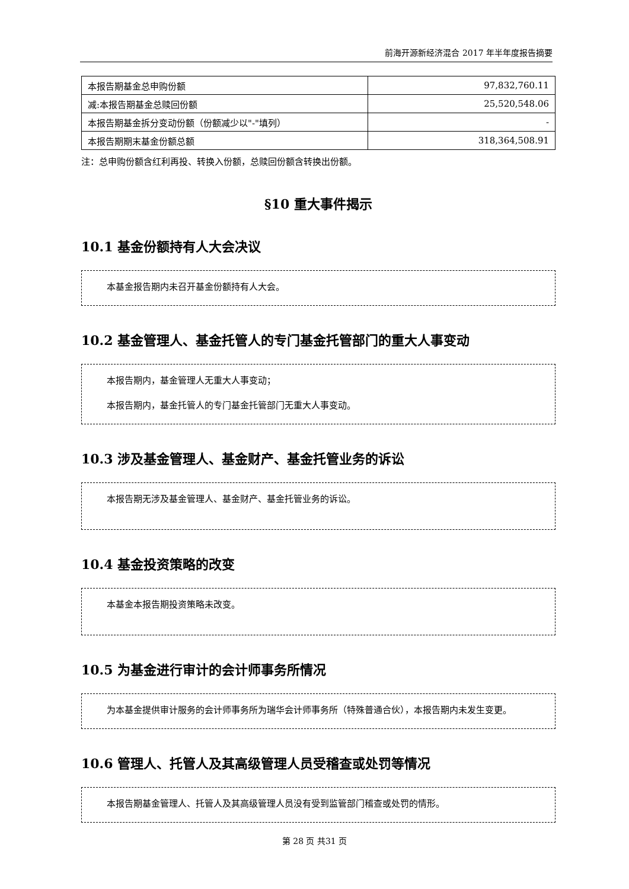前海开源新经济混合 2017 年半年度报告摘要
| 本报告期基金总申购份额 | 97,832,760.11 |
| 减:本报告期基金总赎回份额 | 25,520,548.06 |
| 本报告期基金拆分变动份额（份额减少以"-"填列） | - |
| 本报告期期末基金份额总额 | 318,364,508.91 |
注：总申购份额含红利再投、转换入份额，总赎回份额含转换出份额。
§10 重大事件揭示
10.1 基金份额持有人大会决议
本基金报告期内未召开基金份额持有人大会。
10.2 基金管理人、基金托管人的专门基金托管部门的重大人事变动
本报告期内，基金管理人无重大人事变动；
本报告期内，基金托管人的专门基金托管部门无重大人事变动。
10.3 涉及基金管理人、基金财产、基金托管业务的诉讼
本报告期无涉及基金管理人、基金财产、基金托管业务的诉讼。
10.4 基金投资策略的改变
本基金本报告期投资策略未改变。
10.5 为基金进行审计的会计师事务所情况
为本基金提供审计服务的会计师事务所为瑞华会计师事务所（特殊普通合伙），本报告期内未发生变更。
10.6 管理人、托管人及其高级管理人员受稽查或处罚等情况
本报告期基金管理人、托管人及其高级管理人员没有受到监管部门稽查或处罚的情形。
第 28 页 共31 页